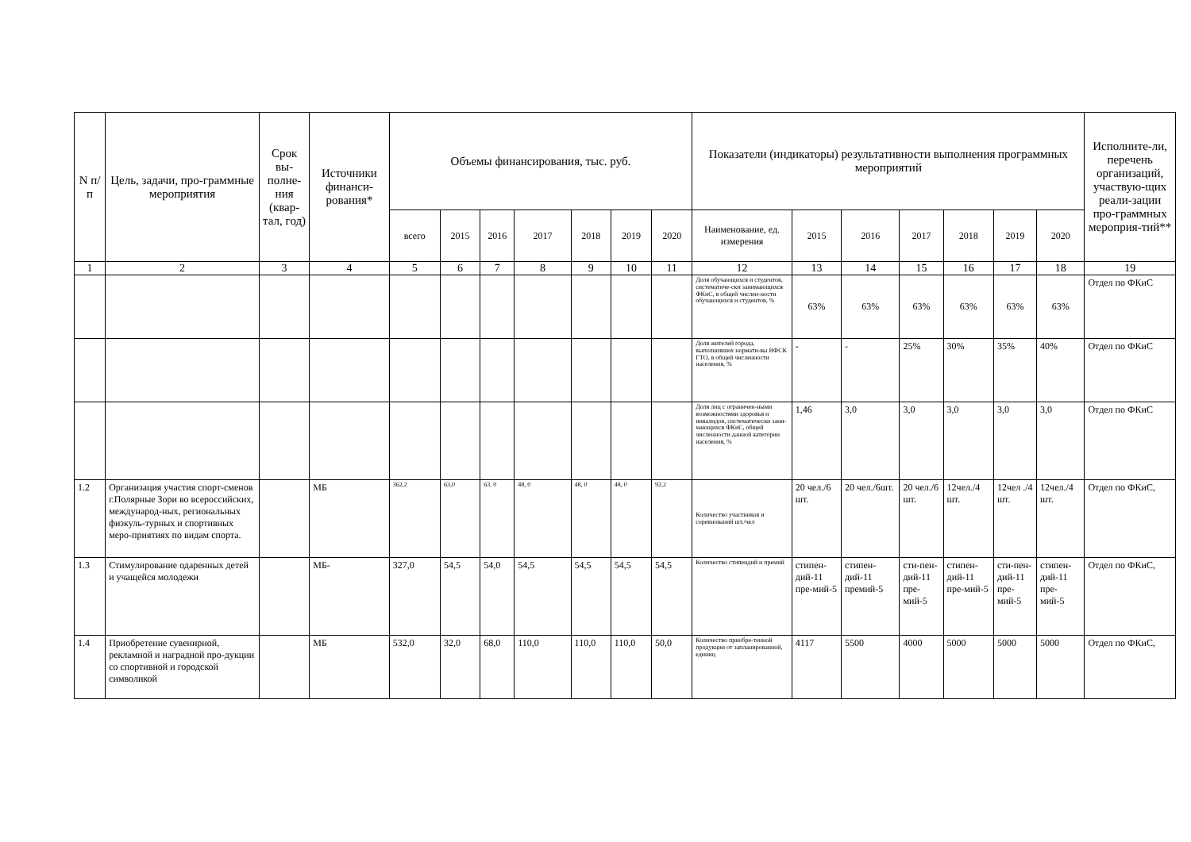| N п/п | Цель, задачи, про-граммные мероприятия | Срок вы-полне-ния (квар-тал, год) | Источники финанси-рования* | Объемы финансирования, тыс. руб. | | | | | | | Показатели (индикаторы) результативности выполнения программных мероприятий | | | | | | | Исполните-ли, перечень организаций, участвую-щих реали-зации про-граммных мероприя-тий** |
| --- | --- | --- | --- | --- | --- | --- | --- | --- | --- | --- | --- | --- | --- | --- | --- | --- | --- | --- |
| | | | | всего | 2015 | 2016 | 2017 | 2018 | 2019 | 2020 | Наименование, ед. измерения | 2015 | 2016 | 2017 | 2018 | 2019 | 2020 | |
| 1 | 2 | 3 | 4 | 5 | 6 | 7 | 8 | 9 | 10 | 11 | 12 | 13 | 14 | 15 | 16 | 17 | 18 | 19 |
| | | | | | | | | | | | Доля обучающихся и студентов, систематиче-ски занимающихся ФКиС, в общей числен-ности обучающихся и студентов, % | 63% | 63% | 63% | 63% | 63% | 63% | Отдел по ФКиС |
| | | | | | | | | | | | Доля жителей города, выполнивших нормати-вы ВФСК ГТО, в общей численности населения, % | - | - | 25% | 30% | 35% | 40% | Отдел по ФКиС |
| | | | | | | | | | | | Доля лиц с ограничен-ными возможностями здоровья и инвалидов, систематически зани-мающихся ФКиС, общей численности данной категории населения, % | 1,46 | 3,0 | 3,0 | 3,0 | 3,0 | 3,0 | Отдел по ФКиС |
| 1.2 | Организация участия спорт-сменов г.Полярные Зори во всероссийских, международ-ных, региональных физкуль-турных и спортивных меро-приятиях по видам спорта. | | МБ | 362,2 | 63,0 | 63, 0 | 48, 0 | 48, 0 | 48, 0 | 92,2 | Количество участников и соревнований шт./чел | 20 чел./6 шт. | 20 чел./6шт. | 20 чел./6 шт. | 12чел./4 шт. | 12чел ./4 шт. | 12чел./4 шт. | Отдел по ФКиС, |
| 1.3 | Стимулирование одаренных детей и учащейся молодежи | | МБ- | 327,0 | 54,5 | 54,0 | 54,5 | 54,5 | 54,5 | 54,5 | Количество стипендий и премий | стипен-дий-11 пре-мий-5 | стипен-дий-11 премий-5 | сти-пен-дий-11 пре-мий-5 | стипен-дий-11 пре-мий-5 | сти-пен-дий-11 пре-мий-5 | стипен-дий-11 пре-мий-5 | Отдел по ФКиС, |
| 1.4 | Приобретение сувенирной, рекламной и наградной про-дукции со спортивной и городской символикой | | МБ | 532,0 | 32,0 | 68,0 | 110,0 | 110,0 | 110,0 | 50,0 | Количество приобре-тенной продукции от запланированной, единиц | 4117 | 5500 | 4000 | 5000 | 5000 | 5000 | Отдел по ФКиС, |